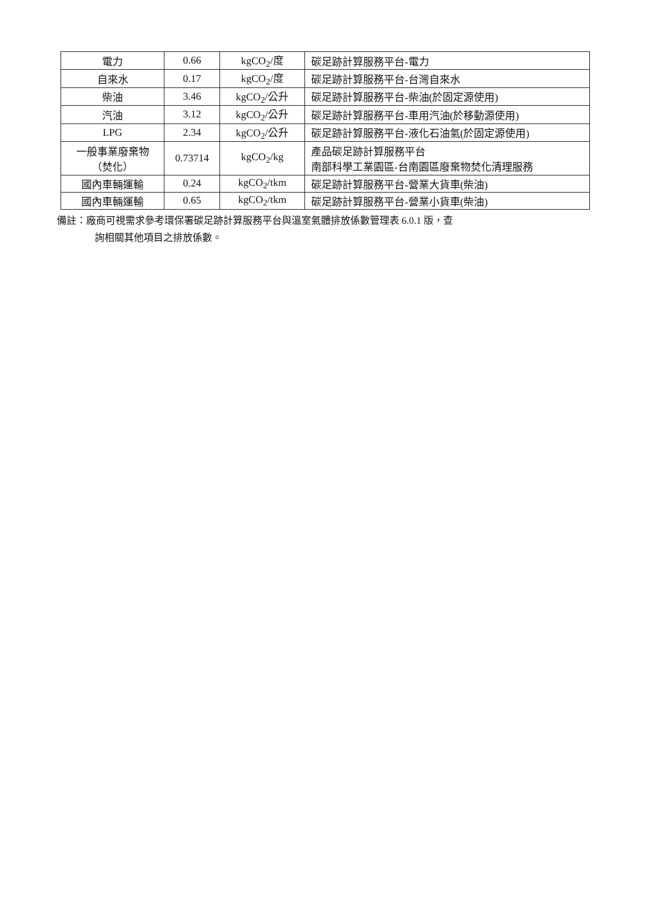| 電力 | 0.66 | kgCO<sub>2</sub>/度 | 碳足跡計算服務平台-電力 |
| 自來水 | 0.17 | kgCO<sub>2</sub>/度 | 碳足跡計算服務平台-台灣自來水 |
| 柴油 | 3.46 | kgCO<sub>2</sub>/公升 | 碳足跡計算服務平台-柴油(於固定源使用) |
| 汽油 | 3.12 | kgCO<sub>2</sub>/公升 | 碳足跡計算服務平台-車用汽油(於移動源使用) |
| LPG | 2.34 | kgCO<sub>2</sub>/公升 | 碳足跡計算服務平台-液化石油氣(於固定源使用) |
| 一般事業廢棄物 （焚化） | 0.73714 | kgCO<sub>2</sub>/kg | 產品碳足跡計算服務平台 南部科學工業園區-台南園區廢棄物焚化清理服務 |
| 國內車輛運輸 | 0.24 | kgCO<sub>2</sub>/tkm | 碳足跡計算服務平台-營業大貨車(柴油) |
| 國內車輛運輸 | 0.65 | kgCO<sub>2</sub>/tkm | 碳足跡計算服務平台-營業小貨車(柴油) |
備註：廠商可視需求參考環保署碳足跡計算服務平台與溫室氣體排放係數管理表 6.0.1 版，查
詢相關其他項目之排放係數。